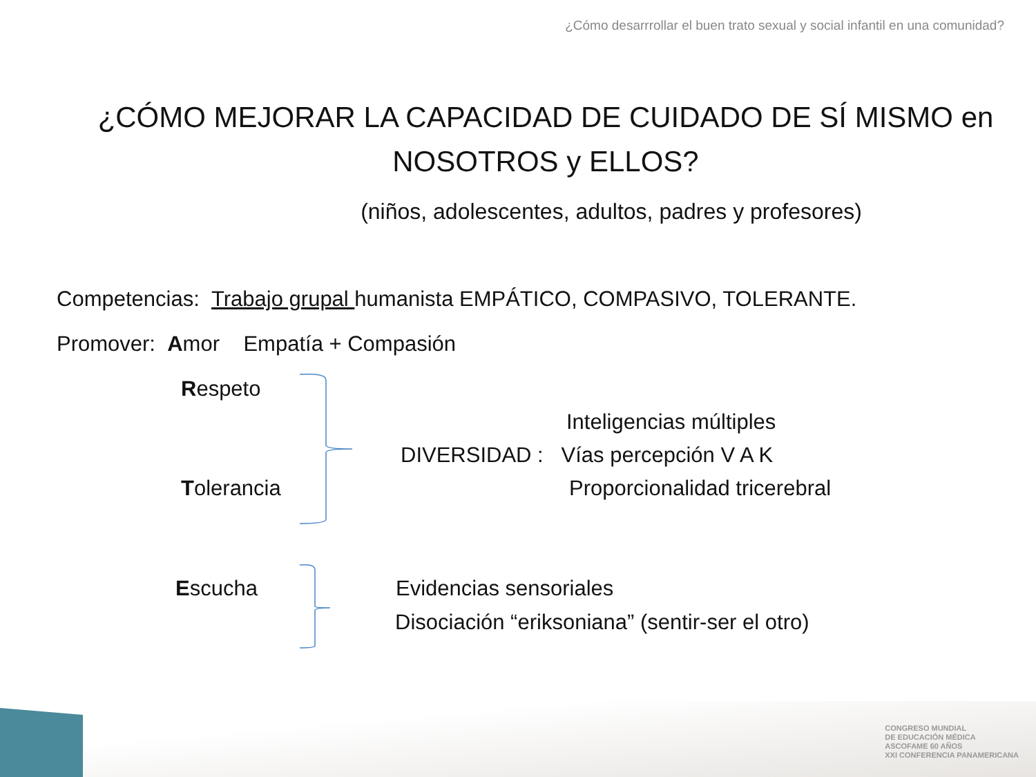¿Cómo desarrrollar el buen trato sexual y social infantil en una comunidad?
¿CÓMO MEJORAR LA CAPACIDAD DE CUIDADO DE SÍ MISMO en NOSOTROS y ELLOS?
(niños, adolescentes, adultos, padres y profesores)
Competencias: Trabajo grupal humanista EMPÁTICO, COMPASIVO, TOLERANTE.
Promover: Amor Empatía + Compasión
Respeto
Inteligencias múltiples
DIVERSIDAD : Vías percepción V A K
Tolerancia Proporcionalidad tricerebral
Escucha Evidencias sensoriales
Disociación “eriksoniana” (sentir-ser el otro)
CONGRESO MUNDIAL
DE EDUCACIÓN MÉDICA
ASCOFAME 60 AÑOS
XXI CONFERENCIA PANAMERICANA